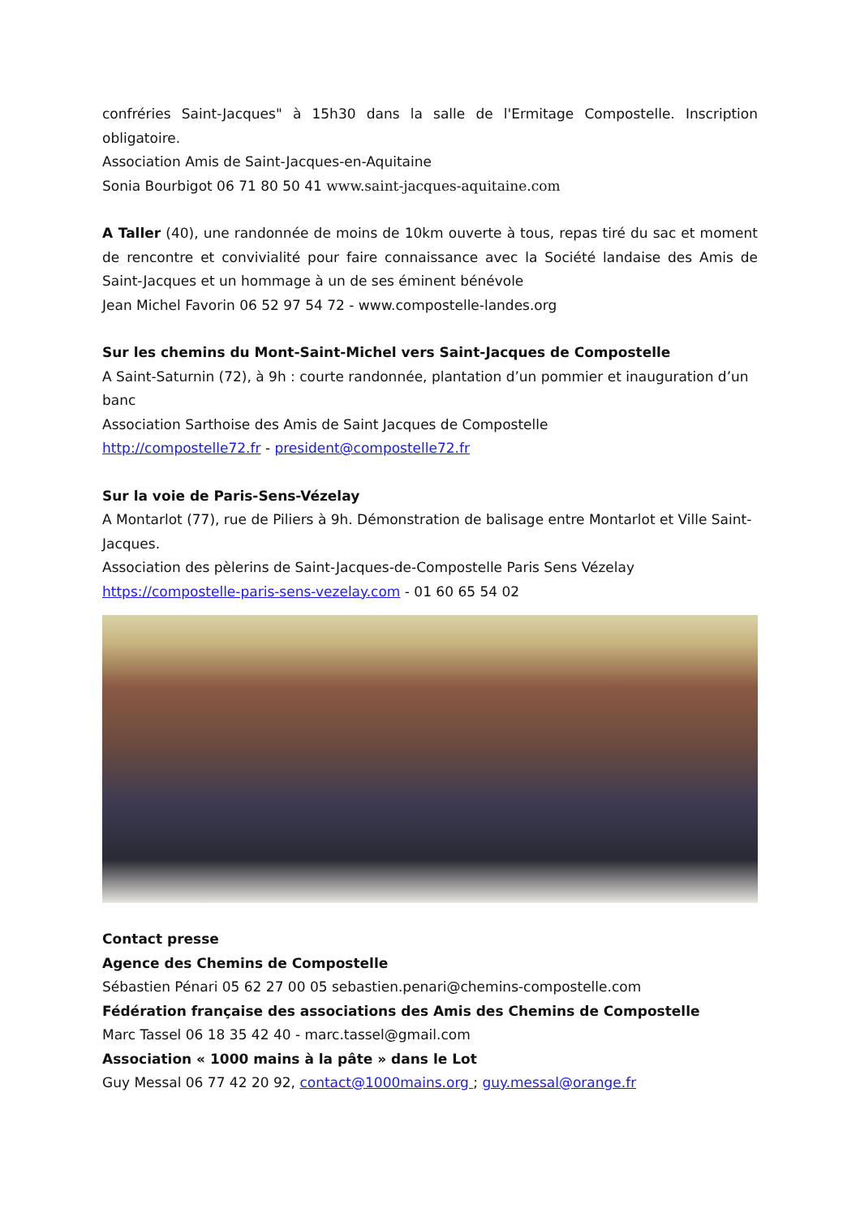confréries Saint-Jacques" à 15h30 dans la salle de l'Ermitage Compostelle. Inscription obligatoire.
Association Amis de Saint-Jacques-en-Aquitaine
Sonia Bourbigot 06 71 80 50 41 www.saint-jacques-aquitaine.com
A Taller (40), une randonnée de moins de 10km ouverte à tous, repas tiré du sac et moment de rencontre et convivialité pour faire connaissance avec la Société landaise des Amis de Saint-Jacques et un hommage à un de ses éminent bénévole
Jean Michel Favorin 06 52 97 54 72 - www.compostelle-landes.org
Sur les chemins du Mont-Saint-Michel vers Saint-Jacques de Compostelle
A Saint-Saturnin (72), à 9h : courte randonnée, plantation d’un pommier et inauguration d’un banc
Association Sarthoise des Amis de Saint Jacques de Compostelle
http://compostelle72.fr - president@compostelle72.fr
Sur la voie de Paris-Sens-Vézelay
A Montarlot (77), rue de Piliers à 9h. Démonstration de balisage entre Montarlot et Ville Saint-Jacques.
Association des pèlerins de Saint-Jacques-de-Compostelle Paris Sens Vézelay
https://compostelle-paris-sens-vezelay.com - 01 60 65 54 02
Contact presse
Agence des Chemins de Compostelle
Sébastien Pénari 05 62 27 00 05 sebastien.penari@chemins-compostelle.com
Fédération française des associations des Amis des Chemins de Compostelle
Marc Tassel 06 18 35 42 40 - marc.tassel@gmail.com
Association « 1000 mains à la pâte » dans le Lot
Guy Messal 06 77 42 20 92, contact@1000mains.org ; guy.messal@orange.fr